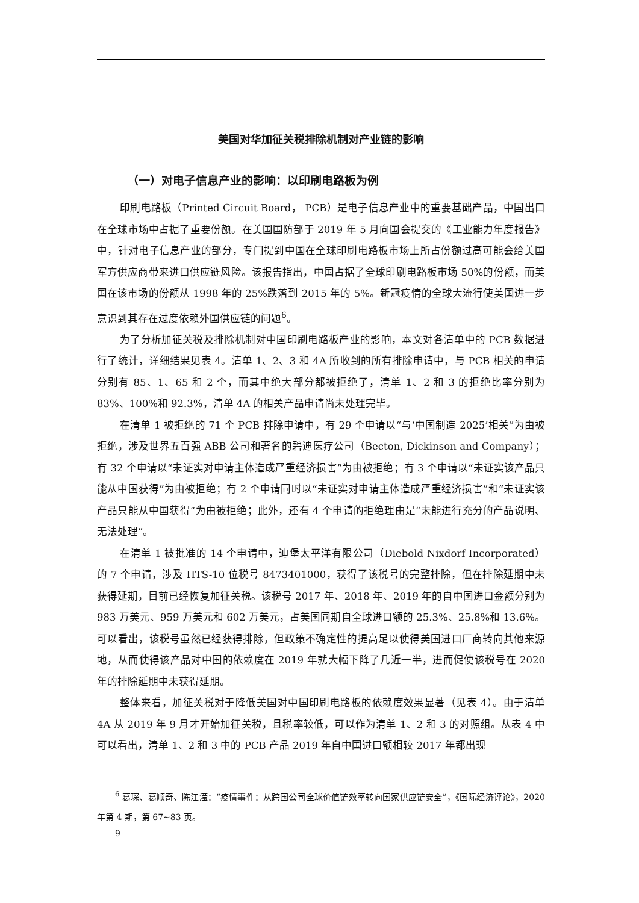美国对华加征关税排除机制对产业链的影响
（一）对电子信息产业的影响：以印刷电路板为例
印刷电路板（Printed Circuit Board， PCB）是电子信息产业中的重要基础产品，中国出口在全球市场中占据了重要份额。在美国国防部于 2019 年 5 月向国会提交的《工业能力年度报告》中，针对电子信息产业的部分，专门提到中国在全球印刷电路板市场上所占份额过高可能会给美国军方供应商带来进口供应链风险。该报告指出，中国占据了全球印刷电路板市场 50%的份额，而美国在该市场的份额从 1998 年的 25%跌落到 2015 年的 5%。新冠疫情的全球大流行使美国进一步意识到其存在过度依赖外国供应链的问题<sup>6</sup>。
为了分析加征关税及排除机制对中国印刷电路板产业的影响，本文对各清单中的 PCB 数据进行了统计，详细结果见表 4。清单 1、2、3 和 4A 所收到的所有排除申请中，与 PCB 相关的申请分别有 85、1、65 和 2 个，而其中绝大部分都被拒绝了，清单 1、2 和 3 的拒绝比率分别为 83%、100%和 92.3%，清单 4A 的相关产品申请尚未处理完毕。
在清单 1 被拒绝的 71 个 PCB 排除申请中，有 29 个申请以“与‘中国制造 2025’相关”为由被拒绝，涉及世界五百强 ABB 公司和著名的碧迪医疗公司（Becton, Dickinson and Company）；有 32 个申请以“未证实对申请主体造成严重经济损害”为由被拒绝；有 3 个申请以“未证实该产品只能从中国获得”为由被拒绝；有 2 个申请同时以“未证实对申请主体造成严重经济损害”和“未证实该产品只能从中国获得”为由被拒绝；此外，还有 4 个申请的拒绝理由是“未能进行充分的产品说明、无法处理”。
在清单 1 被批准的 14 个申请中，迪堡太平洋有限公司（Diebold Nixdorf Incorporated）的 7 个申请，涉及 HTS-10 位税号 8473401000，获得了该税号的完整排除，但在排除延期中未获得延期，目前已经恢复加征关税。该税号 2017 年、2018 年、2019 年的自中国进口金额分别为 983 万美元、959 万美元和 602 万美元，占美国同期自全球进口额的 25.3%、25.8%和 13.6%。可以看出，该税号虽然已经获得排除，但政策不确定性的提高足以使得美国进口厂商转向其他来源地，从而使得该产品对中国的依赖度在 2019 年就大幅下降了几近一半，进而促使该税号在 2020 年的排除延期中未获得延期。
整体来看，加征关税对于降低美国对中国印刷电路板的依赖度效果显著（见表 4）。由于清单 4A 从 2019 年 9 月才开始加征关税，且税率较低，可以作为清单 1、2 和 3 的对照组。从表 4 中可以看出，清单 1、2 和 3 中的 PCB 产品 2019 年自中国进口额相较 2017 年都出现
<sup>6</sup> 葛琛、葛顺奇、陈江滢：“疫情事件：从跨国公司全球价值链效率转向国家供应链安全”，《国际经济评论》，2020 年第 4 期，第 67~83 页。
9